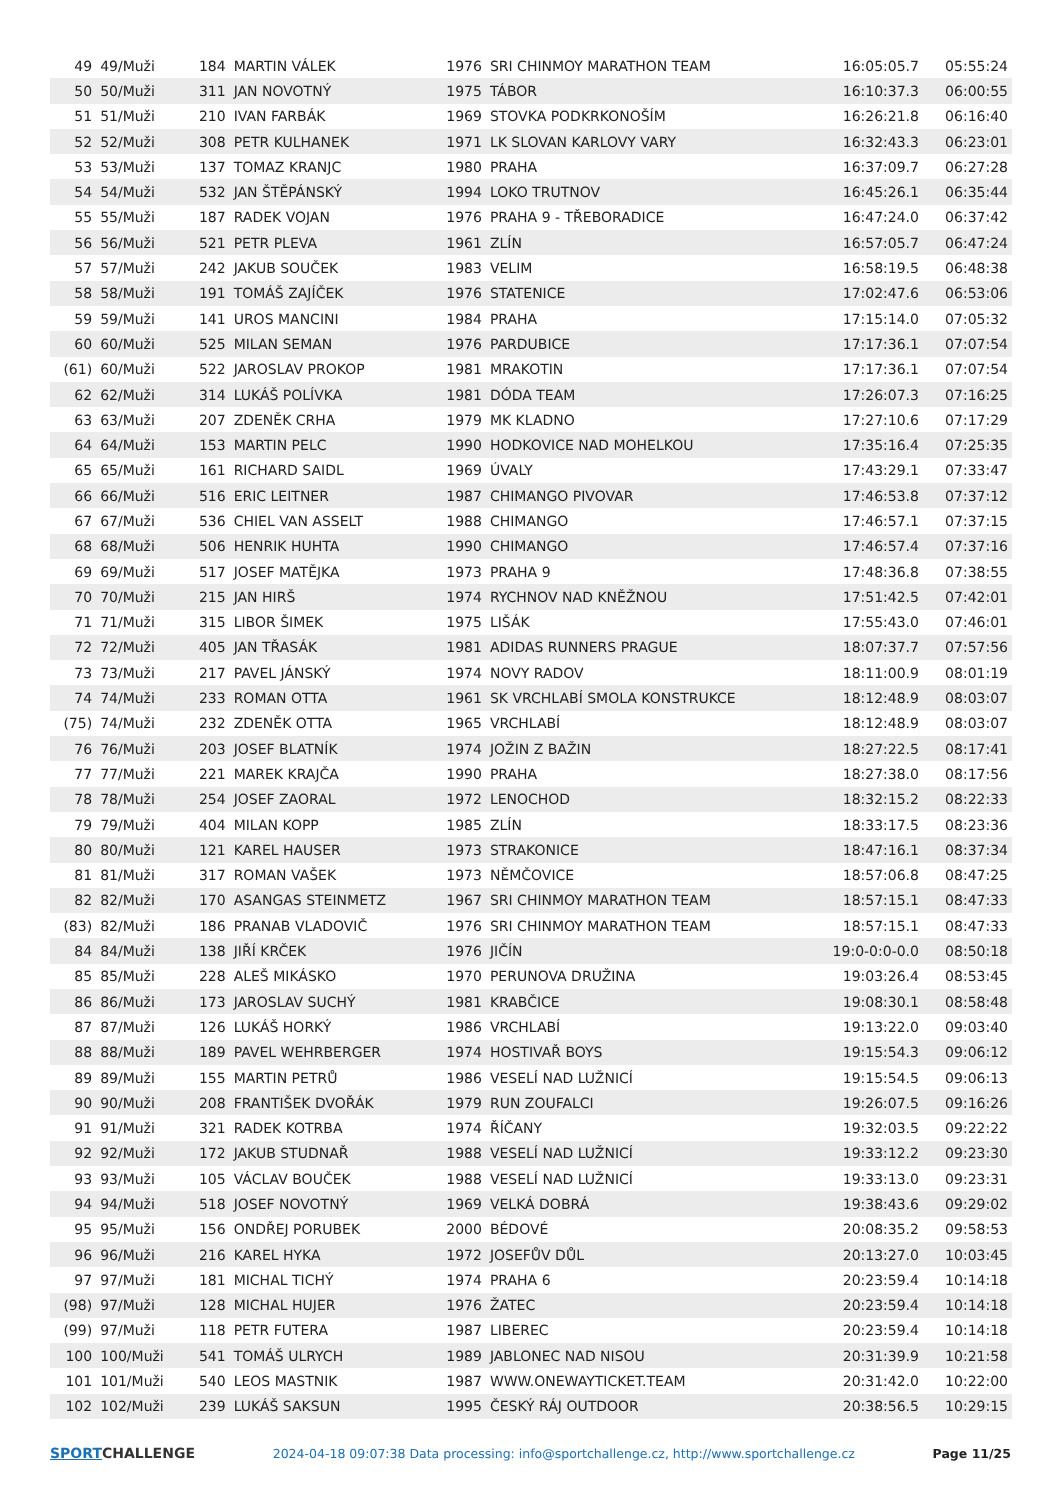| 49 | 49/Muži | 184 | MARTIN VÁLEK | 1976 | SRI CHINMOY MARATHON TEAM | 16:05:05.7 | 05:55:24 |
| 50 | 50/Muži | 311 | JAN NOVOTNÝ | 1975 | TÁBOR | 16:10:37.3 | 06:00:55 |
| 51 | 51/Muži | 210 | IVAN FARBÁK | 1969 | STOVKA PODKRKONOŠÍM | 16:26:21.8 | 06:16:40 |
| 52 | 52/Muži | 308 | PETR KULHANEK | 1971 | LK SLOVAN KARLOVY VARY | 16:32:43.3 | 06:23:01 |
| 53 | 53/Muži | 137 | TOMAZ KRANJC | 1980 | PRAHA | 16:37:09.7 | 06:27:28 |
| 54 | 54/Muži | 532 | JAN ŠTĚPÁNSKÝ | 1994 | LOKO TRUTNOV | 16:45:26.1 | 06:35:44 |
| 55 | 55/Muži | 187 | RADEK VOJAN | 1976 | PRAHA 9 - TŘEBORADICE | 16:47:24.0 | 06:37:42 |
| 56 | 56/Muži | 521 | PETR PLEVA | 1961 | ZLÍN | 16:57:05.7 | 06:47:24 |
| 57 | 57/Muži | 242 | JAKUB SOUČEK | 1983 | VELIM | 16:58:19.5 | 06:48:38 |
| 58 | 58/Muži | 191 | TOMÁŠ ZAJÍČEK | 1976 | STATENICE | 17:02:47.6 | 06:53:06 |
| 59 | 59/Muži | 141 | UROS MANCINI | 1984 | PRAHA | 17:15:14.0 | 07:05:32 |
| 60 | 60/Muži | 525 | MILAN SEMAN | 1976 | PARDUBICE | 17:17:36.1 | 07:07:54 |
| (61) | 60/Muži | 522 | JAROSLAV PROKOP | 1981 | MRAKOTIN | 17:17:36.1 | 07:07:54 |
| 62 | 62/Muži | 314 | LUKÁŠ POLÍVKA | 1981 | DÓDA TEAM | 17:26:07.3 | 07:16:25 |
| 63 | 63/Muži | 207 | ZDENĚK CRHA | 1979 | MK KLADNO | 17:27:10.6 | 07:17:29 |
| 64 | 64/Muži | 153 | MARTIN PELC | 1990 | HODKOVICE NAD MOHELKOU | 17:35:16.4 | 07:25:35 |
| 65 | 65/Muži | 161 | RICHARD SAIDL | 1969 | ÚVALY | 17:43:29.1 | 07:33:47 |
| 66 | 66/Muži | 516 | ERIC LEITNER | 1987 | CHIMANGO PIVOVAR | 17:46:53.8 | 07:37:12 |
| 67 | 67/Muži | 536 | CHIEL VAN ASSELT | 1988 | CHIMANGO | 17:46:57.1 | 07:37:15 |
| 68 | 68/Muži | 506 | HENRIK HUHTA | 1990 | CHIMANGO | 17:46:57.4 | 07:37:16 |
| 69 | 69/Muži | 517 | JOSEF MATĚJKA | 1973 | PRAHA 9 | 17:48:36.8 | 07:38:55 |
| 70 | 70/Muži | 215 | JAN HIRŠ | 1974 | RYCHNOV NAD KNĚŽNOU | 17:51:42.5 | 07:42:01 |
| 71 | 71/Muži | 315 | LIBOR ŠIMEK | 1975 | LIŠÁK | 17:55:43.0 | 07:46:01 |
| 72 | 72/Muži | 405 | JAN TŘASÁK | 1981 | ADIDAS RUNNERS PRAGUE | 18:07:37.7 | 07:57:56 |
| 73 | 73/Muži | 217 | PAVEL JÁNSKÝ | 1974 | NOVY RADOV | 18:11:00.9 | 08:01:19 |
| 74 | 74/Muži | 233 | ROMAN OTTA | 1961 | SK VRCHLABÍ SMOLA KONSTRUKCE | 18:12:48.9 | 08:03:07 |
| (75) | 74/Muži | 232 | ZDENĚK OTTA | 1965 | VRCHLABÍ | 18:12:48.9 | 08:03:07 |
| 76 | 76/Muži | 203 | JOSEF BLATNÍK | 1974 | JOŽIN Z BAŽIN | 18:27:22.5 | 08:17:41 |
| 77 | 77/Muži | 221 | MAREK KRAJČA | 1990 | PRAHA | 18:27:38.0 | 08:17:56 |
| 78 | 78/Muži | 254 | JOSEF ZAORAL | 1972 | LENOCHOD | 18:32:15.2 | 08:22:33 |
| 79 | 79/Muži | 404 | MILAN KOPP | 1985 | ZLÍN | 18:33:17.5 | 08:23:36 |
| 80 | 80/Muži | 121 | KAREL HAUSER | 1973 | STRAKONICE | 18:47:16.1 | 08:37:34 |
| 81 | 81/Muži | 317 | ROMAN VAŠEK | 1973 | NĚMČOVICE | 18:57:06.8 | 08:47:25 |
| 82 | 82/Muži | 170 | ASANGAS STEINMETZ | 1967 | SRI CHINMOY MARATHON TEAM | 18:57:15.1 | 08:47:33 |
| (83) | 82/Muži | 186 | PRANAB VLADOVIČ | 1976 | SRI CHINMOY MARATHON TEAM | 18:57:15.1 | 08:47:33 |
| 84 | 84/Muži | 138 | JIŘÍ KRČEK | 1976 | JIČÍN | 19:0-0:0-0.0 | 08:50:18 |
| 85 | 85/Muži | 228 | ALEŠ MIKÁSKO | 1970 | PERUNOVA DRUŽINA | 19:03:26.4 | 08:53:45 |
| 86 | 86/Muži | 173 | JAROSLAV SUCHÝ | 1981 | KRABČICE | 19:08:30.1 | 08:58:48 |
| 87 | 87/Muži | 126 | LUKÁŠ HORKÝ | 1986 | VRCHLABÍ | 19:13:22.0 | 09:03:40 |
| 88 | 88/Muži | 189 | PAVEL WEHRBERGER | 1974 | HOSTIVAŘ BOYS | 19:15:54.3 | 09:06:12 |
| 89 | 89/Muži | 155 | MARTIN PETRŮ | 1986 | VESELÍ NAD LUŽNICÍ | 19:15:54.5 | 09:06:13 |
| 90 | 90/Muži | 208 | FRANTIŠEK DVOŘÁK | 1979 | RUN ZOUFALCI | 19:26:07.5 | 09:16:26 |
| 91 | 91/Muži | 321 | RADEK KOTRBA | 1974 | ŘÍČANY | 19:32:03.5 | 09:22:22 |
| 92 | 92/Muži | 172 | JAKUB STUDNAŘ | 1988 | VESELÍ NAD LUŽNICÍ | 19:33:12.2 | 09:23:30 |
| 93 | 93/Muži | 105 | VÁCLAV BOUČEK | 1988 | VESELÍ NAD LUŽNICÍ | 19:33:13.0 | 09:23:31 |
| 94 | 94/Muži | 518 | JOSEF NOVOTNÝ | 1969 | VELKÁ DOBRÁ | 19:38:43.6 | 09:29:02 |
| 95 | 95/Muži | 156 | ONDŘEJ PORUBEK | 2000 | BÉDOVÉ | 20:08:35.2 | 09:58:53 |
| 96 | 96/Muži | 216 | KAREL HYKA | 1972 | JOSEFŮV DŮL | 20:13:27.0 | 10:03:45 |
| 97 | 97/Muži | 181 | MICHAL TICHÝ | 1974 | PRAHA 6 | 20:23:59.4 | 10:14:18 |
| (98) | 97/Muži | 128 | MICHAL HUJER | 1976 | ŽATEC | 20:23:59.4 | 10:14:18 |
| (99) | 97/Muži | 118 | PETR FUTERA | 1987 | LIBEREC | 20:23:59.4 | 10:14:18 |
| 100 | 100/Muži | 541 | TOMÁŠ ULRYCH | 1989 | JABLONEC NAD NISOU | 20:31:39.9 | 10:21:58 |
| 101 | 101/Muži | 540 | LEOS MASTNIK | 1987 | WWW.ONEWAYTICKET.TEAM | 20:31:42.0 | 10:22:00 |
| 102 | 102/Muži | 239 | LUKÁŠ SAKSUN | 1995 | ČESKÝ RÁJ OUTDOOR | 20:38:56.5 | 10:29:15 |
SPORTCHALLENGE
2024-04-18 09:07:38 Data processing: info@sportchallenge.cz, http://www.sportchallenge.cz
Page 11/25